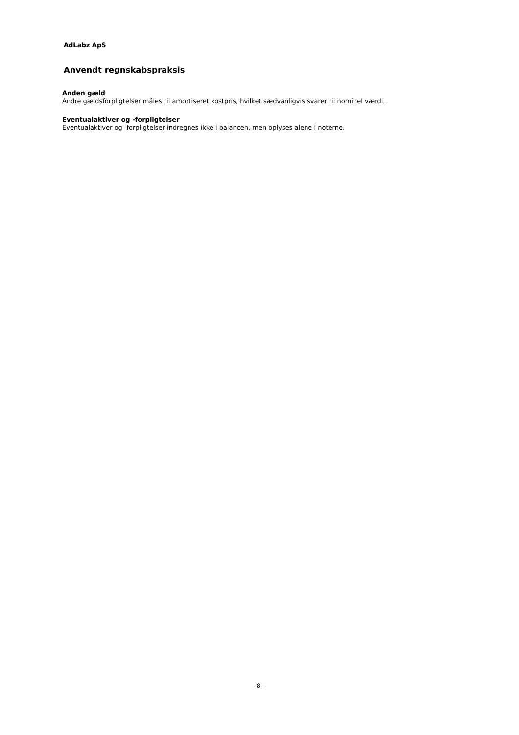AdLabz ApS
Anvendt regnskabspraksis
Anden gæld
Andre gældsforpligtelser måles til amortiseret kostpris, hvilket sædvanligvis svarer til nominel værdi.
Eventualaktiver og -forpligtelser
Eventualaktiver og -forpligtelser indregnes ikke i balancen, men oplyses alene i noterne.
-8 -